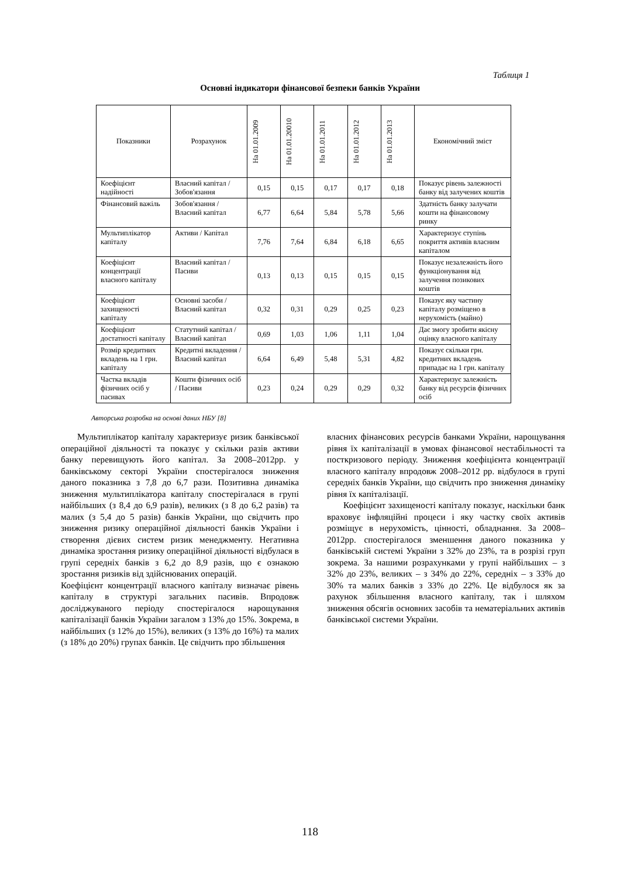Таблиця 1
Основні індикатори фінансової безпеки банків України
| Показники | Розрахунок | На 01.01.2009 | На 01.01.20010 | На 01.01.2011 | На 01.01.2012 | На 01.01.2013 | Економічний зміст |
| --- | --- | --- | --- | --- | --- | --- | --- |
| Коефіцієнт надійності | Власний капітал / Зобов'язання | 0,15 | 0,15 | 0,17 | 0,17 | 0,18 | Показує рівень залежності банку від залучених коштів |
| Фінансовий важіль | Зобов'язання / Власний капітал | 6,77 | 6,64 | 5,84 | 5,78 | 5,66 | Здатність банку залучати кошти на фінансовому ринку |
| Мультиплікатор капіталу | Активи / Капітал | 7,76 | 7,64 | 6,84 | 6,18 | 6,65 | Характеризує ступінь покриття активів власним капіталом |
| Коефіцієнт концентрації власного капіталу | Власний капітал / Пасиви | 0,13 | 0,13 | 0,15 | 0,15 | 0,15 | Показує незалежність його функціонування від залучення позикових коштів |
| Коефіцієнт захищеності капіталу | Основні засоби / Власний капітал | 0,32 | 0,31 | 0,29 | 0,25 | 0,23 | Показує яку частину капіталу розміщено в нерухомість (майно) |
| Коефіцієнт достатності капіталу | Статутний капітал / Власний капітал | 0,69 | 1,03 | 1,06 | 1,11 | 1,04 | Дає змогу зробити якісну оцінку власного капіталу |
| Розмір кредитних вкладень на 1 грн. капіталу | Кредитні вкладення / Власний капітал | 6,64 | 6,49 | 5,48 | 5,31 | 4,82 | Показує скільки грн. кредитних вкладень припадає на 1 грн. капіталу |
| Частка вкладів фізичних осіб у пасивах | Кошти фізичних осіб / Пасиви | 0,23 | 0,24 | 0,29 | 0,29 | 0,32 | Характеризує залежність банку від ресурсів фізичних осіб |
Авторська розробка на основі даних НБУ [8]
Мультиплікатор капіталу характеризує ризик банківської операційної діяльності та показує у скільки разів активи банку перевищують його капітал. За 2008–2012рр. у банківському секторі України спостерігалося зниження даного показника з 7,8 до 6,7 рази. Позитивна динаміка зниження мультиплікатора капіталу спостерігалася в групі найбільших (з 8,4 до 6,9 разів), великих (з 8 до 6,2 разів) та малих (з 5,4 до 5 разів) банків України, що свідчить про зниження ризику операційної діяльності банків України і створення дієвих систем ризик менеджменту. Негативна динаміка зростання ризику операційної діяльності відбулася в групі середніх банків з 6,2 до 8,9 разів, що є ознакою зростання ризиків від здійснюваних операцій.
Коефіцієнт концентрації власного капіталу визначає рівень капіталу в структурі загальних пасивів. Впродовж досліджуваного періоду спостерігалося нарощування капіталізації банків України загалом з 13% до 15%. Зокрема, в найбільших (з 12% до 15%), великих (з 13% до 16%) та малих (з 18% до 20%) групах банків. Це свідчить про збільшення
власних фінансових ресурсів банками України, нарощування рівня їх капіталізації в умовах фінансової нестабільності та посткризового періоду. Зниження коефіцієнта концентрації власного капіталу впродовж 2008–2012 рр. відбулося в групі середніх банків України, що свідчить про зниження динаміку рівня їх капіталізації.
Коефіцієнт захищеності капіталу показує, наскільки банк враховує інфляційні процеси і яку частку своїх активів розміщує в нерухомість, цінності, обладнання. За 2008–2012рр. спостерігалося зменшення даного показника у банківській системі України з 32% до 23%, та в розрізі груп зокрема. За нашими розрахунками у групі найбільших – з 32% до 23%, великих – з 34% до 22%, середніх – з 33% до 30% та малих банків з 33% до 22%. Це відбулося як за рахунок збільшення власного капіталу, так і шляхом зниження обсягів основних засобів та нематеріальних активів банківської системи України.
118